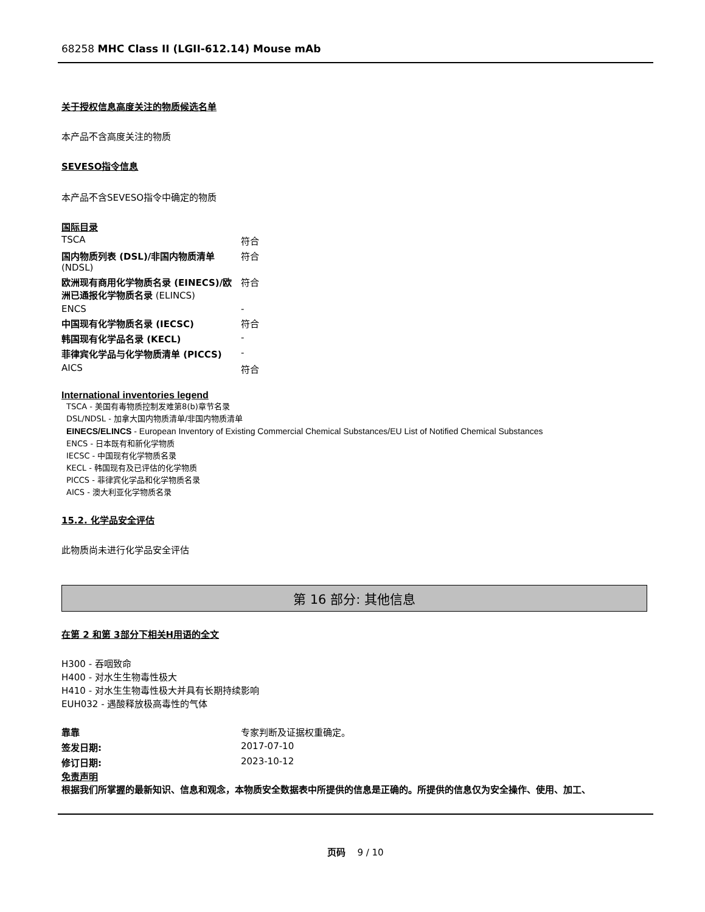68258 MHC Class II (LGII-612.14) Mouse mAb
关于授权信息高度关注的物质候选名单
本产品不含高度关注的物质
SEVESO指令信息
本产品不含SEVESO指令中确定的物质
国际目录
| TSCA | 符合 |
| 国内物质列表 (DSL)/非国内物质清单 (NDSL) | 符合 |
| 欧洲现有商用化学物质名录 (EINECS)/欧洲已通报化学物质名录 (ELINCS) | 符合 |
| ENCS | - |
| 中国现有化学物质名录 (IECSC) | 符合 |
| 韩国现有化学品名录 (KECL) | - |
| 菲律宾化学品与化学物质清单 (PICCS) | - |
| AICS | 符合 |
International inventories legend
TSCA - 美国有毒物质控制发难第8(b)章节名录
DSL/NDSL - 加拿大国内物质清单/非国内物质清单
EINECS/ELINCS - European Inventory of Existing Commercial Chemical Substances/EU List of Notified Chemical Substances
ENCS - 日本既有和新化学物质
IECSC - 中国现有化学物质名录
KECL - 韩国现有及已评估的化学物质
PICCS - 菲律宾化学品和化学物质名录
AICS - 澳大利亚化学物质名录
15.2. 化学品安全评估
此物质尚未进行化学品安全评估
第 16 部分: 其他信息
在第 2 和第 3部分下相关H用语的全文
H300 - 吞咽致命
H400 - 对水生生物毒性极大
H410 - 对水生生物毒性极大并具有长期持续影响
EUH032 - 遇酸释放极高毒性的气体
| 靠靠 | 专家判断及证据权重确定。 |
| 签发日期: | 2017-07-10 |
| 修订日期: | 2023-10-12 |
免责声明
根据我们所掌握的最新知识、信息和观念，本物质安全数据表中所提供的信息是正确的。所提供的信息仅为安全操作、使用、加工、
页码 9 / 10